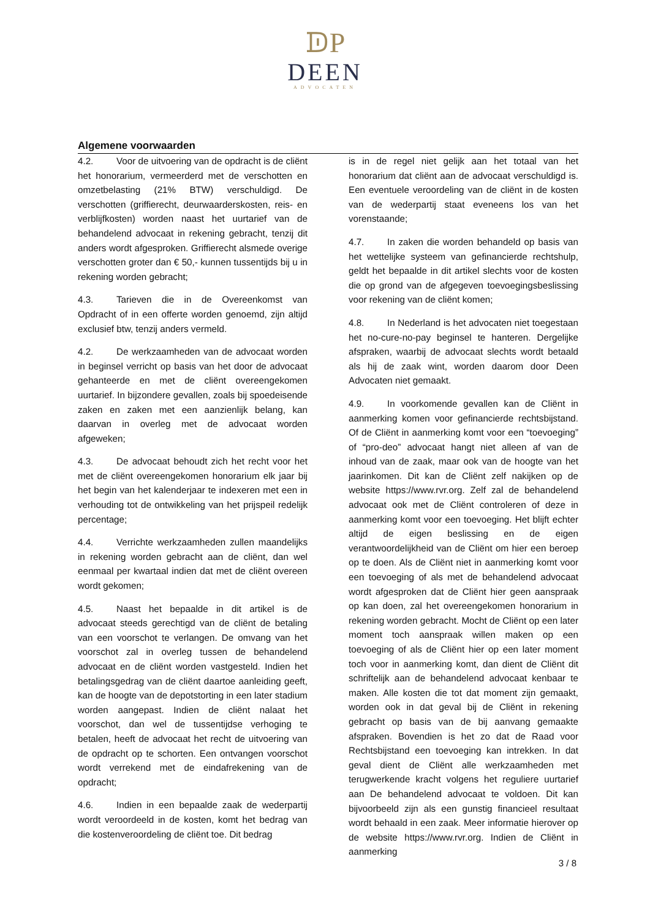ᗫP
DEEN
ADVOCATEN
Algemene voorwaarden
4.2. Voor de uitvoering van de opdracht is de cliënt het honorarium, vermeerderd met de verschotten en omzetbelasting (21% BTW) verschuldigd. De verschotten (griffierecht, deurwaarderskosten, reis- en verblijfkosten) worden naast het uurtarief van de behandelend advocaat in rekening gebracht, tenzij dit anders wordt afgesproken. Griffierecht alsmede overige verschotten groter dan € 50,- kunnen tussentijds bij u in rekening worden gebracht;
4.3. Tarieven die in de Overeenkomst van Opdracht of in een offerte worden genoemd, zijn altijd exclusief btw, tenzij anders vermeld.
4.2. De werkzaamheden van de advocaat worden in beginsel verricht op basis van het door de advocaat gehanteerde en met de cliënt overeengekomen uurtarief. In bijzondere gevallen, zoals bij spoedeisende zaken en zaken met een aanzienlijk belang, kan daarvan in overleg met de advocaat worden afgeweken;
4.3. De advocaat behoudt zich het recht voor het met de cliënt overeengekomen honorarium elk jaar bij het begin van het kalenderjaar te indexeren met een in verhouding tot de ontwikkeling van het prijspeil redelijk percentage;
4.4. Verrichte werkzaamheden zullen maandelijks in rekening worden gebracht aan de cliënt, dan wel eenmaal per kwartaal indien dat met de cliënt overeen wordt gekomen;
4.5. Naast het bepaalde in dit artikel is de advocaat steeds gerechtigd van de cliënt de betaling van een voorschot te verlangen. De omvang van het voorschot zal in overleg tussen de behandelend advocaat en de cliënt worden vastgesteld. Indien het betalingsgedrag van de cliënt daartoe aanleiding geeft, kan de hoogte van de depotstorting in een later stadium worden aangepast. Indien de cliënt nalaat het voorschot, dan wel de tussentijdse verhoging te betalen, heeft de advocaat het recht de uitvoering van de opdracht op te schorten. Een ontvangen voorschot wordt verrekend met de eindafrekening van de opdracht;
4.6. Indien in een bepaalde zaak de wederpartij wordt veroordeeld in de kosten, komt het bedrag van die kostenveroordeling de cliënt toe. Dit bedrag
is in de regel niet gelijk aan het totaal van het honorarium dat cliënt aan de advocaat verschuldigd is. Een eventuele veroordeling van de cliënt in de kosten van de wederpartij staat eveneens los van het vorenstaande;
4.7. In zaken die worden behandeld op basis van het wettelijke systeem van gefinancierde rechtshulp, geldt het bepaalde in dit artikel slechts voor de kosten die op grond van de afgegeven toevoegingsbeslissing voor rekening van de cliënt komen;
4.8. In Nederland is het advocaten niet toegestaan het no-cure-no-pay beginsel te hanteren. Dergelijke afspraken, waarbij de advocaat slechts wordt betaald als hij de zaak wint, worden daarom door Deen Advocaten niet gemaakt.
4.9. In voorkomende gevallen kan de Cliënt in aanmerking komen voor gefinancierde rechtsbijstand. Of de Cliënt in aanmerking komt voor een “toevoeging” of “pro-deo” advocaat hangt niet alleen af van de inhoud van de zaak, maar ook van de hoogte van het jaarinkomen. Dit kan de Cliënt zelf nakijken op de website https://www.rvr.org. Zelf zal de behandelend advocaat ook met de Cliënt controleren of deze in aanmerking komt voor een toevoeging. Het blijft echter altijd de eigen beslissing en de eigen verantwoordelijkheid van de Cliënt om hier een beroep op te doen. Als de Cliënt niet in aanmerking komt voor een toevoeging of als met de behandelend advocaat wordt afgesproken dat de Cliënt hier geen aanspraak op kan doen, zal het overeengekomen honorarium in rekening worden gebracht. Mocht de Cliënt op een later moment toch aanspraak willen maken op een toevoeging of als de Cliënt hier op een later moment toch voor in aanmerking komt, dan dient de Cliënt dit schriftelijk aan de behandelend advocaat kenbaar te maken. Alle kosten die tot dat moment zijn gemaakt, worden ook in dat geval bij de Cliënt in rekening gebracht op basis van de bij aanvang gemaakte afspraken. Bovendien is het zo dat de Raad voor Rechtsbijstand een toevoeging kan intrekken. In dat geval dient de Cliënt alle werkzaamheden met terugwerkende kracht volgens het reguliere uurtarief aan De behandelend advocaat te voldoen. Dit kan bijvoorbeeld zijn als een gunstig financieel resultaat wordt behaald in een zaak. Meer informatie hierover op de website https://www.rvr.org. Indien de Cliënt in aanmerking
3 / 8